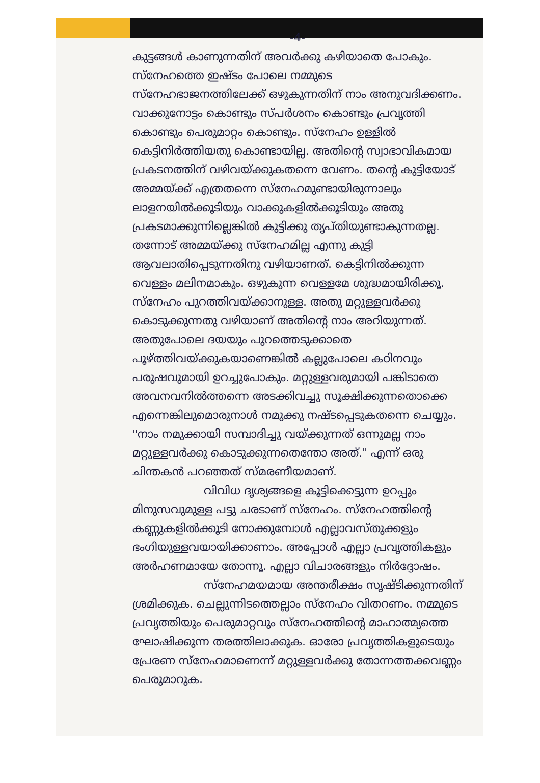-4-
കുട്ടങ്ങൾ കാണുന്നതിന് അവർക്കു കഴിയാതെ പോകും. സ്നേഹത്തെ ഇഷ്ടം പോലെ നമ്മുടെ സ്നേഹഭാജനത്തിലേക്ക് ഒഴുകുന്നതിന് നാം അനുവദിക്കണം. വാക്കുനോട്ടം കൊണ്ടും സ്പർശനം കൊണ്ടും പ്രവൃത്തി കൊണ്ടും പെരുമാറ്റം കൊണ്ടും. സ്നേഹം ഉള്ളിൽ കെട്ടിനിർത്തിയതു കൊണ്ടായില്ല. അതിന്റെ സ്വാഭാവികമായ പ്രകടനത്തിന് വഴിവയ്ക്കുകതന്നെ വേണം. തന്റെ കുട്ടിയോട് അമ്മയ്ക്ക് എത്രതന്നെ സ്നേഹമുണ്ടായിരുന്നാലും ലാളനയിൽക്കൂടിയും വാക്കുകളിൽക്കൂടിയും അതു പ്രകടമാക്കുന്നില്ലെങ്കിൽ കുട്ടിക്കു തൃപ്തിയുണ്ടാകുന്നതല്ല. തന്നോട് അമ്മയ്ക്കു സ്നേഹമില്ല എന്നു കുട്ടി ആവലാതിപ്പെടുന്നതിനു വഴിയാണത്. കെട്ടിനിൽക്കുന്ന വെള്ളം മലിനമാകും. ഒഴുകുന്ന വെള്ളമേ ശുദ്ധമായിരിക്കൂ. സ്നേഹം പുറത്തിവയ്ക്കാനുള്ള. അതു മറ്റുള്ളവർക്കു കൊടുക്കുന്നതു വഴിയാണ് അതിന്റെ നാം അറിയുന്നത്. അതുപോലെ ദയയും പുറത്തെടുക്കാതെ പൂഴ്ത്തിവയ്ക്കുകയാണെങ്കിൽ കല്ലുപോലെ കഠിനവും പരുഷവുമായി ഉറച്ചുപോകും. മറ്റുള്ളവരുമായി പങ്കിടാതെ അവനവനിൽത്തന്നെ അടക്കിവച്ചു സൂക്ഷിക്കുന്നതൊക്കെ എന്നെങ്കിലുമൊരുനാൾ നമുക്കു നഷ്ടപ്പെടുകതന്നെ ചെയ്യും. "നാം നമുക്കായി സമ്പാദിച്ചു വയ്ക്കുന്നത് ഒന്നുമല്ല നാം മറ്റുള്ളവർക്കു കൊടുക്കുന്നതെന്തോ അത്." എന്ന് ഒരു ചിന്തകൻ പറഞ്ഞത് സ്മരണീയമാണ്.
വിവിധ ദൃശ്യങ്ങളെ കൂട്ടിക്കെട്ടുന്ന ഉറപ്പും
മിനുസവുമുള്ള പട്ടു ചരടാണ് സ്നേഹം. സ്നേഹത്തിന്റെ കണ്ണുകളിൽക്കൂടി നോക്കുമ്പോൾ എല്ലാവസ്തുക്കളും ഭംഗിയുള്ളവയായിക്കാണാം. അപ്പോൾ എല്ലാ പ്രവൃത്തികളും അർഹണമായേ തോന്നൂ. എല്ലാ വിചാരങ്ങളും നിർദ്ദോഷം.
സ്നേഹമയമായ അന്തരീക്ഷം സൃഷ്ടിക്കുന്നതിന്
ശ്രമിക്കുക. ചെല്ലുന്നിടത്തെല്ലാം സ്നേഹം വിതറണം. നമ്മുടെ പ്രവൃത്തിയും പെരുമാറ്റവും സ്നേഹത്തിന്റെ മാഹാത്മ്യത്തെ ഘോഷിക്കുന്ന തരത്തിലാക്കുക. ഓരോ പ്രവൃത്തികളുടെയും പ്രേരണ സ്നേഹമാണെന്ന് മറ്റുള്ളവർക്കു തോന്നത്തക്കവണ്ണം പെരുമാറുക.